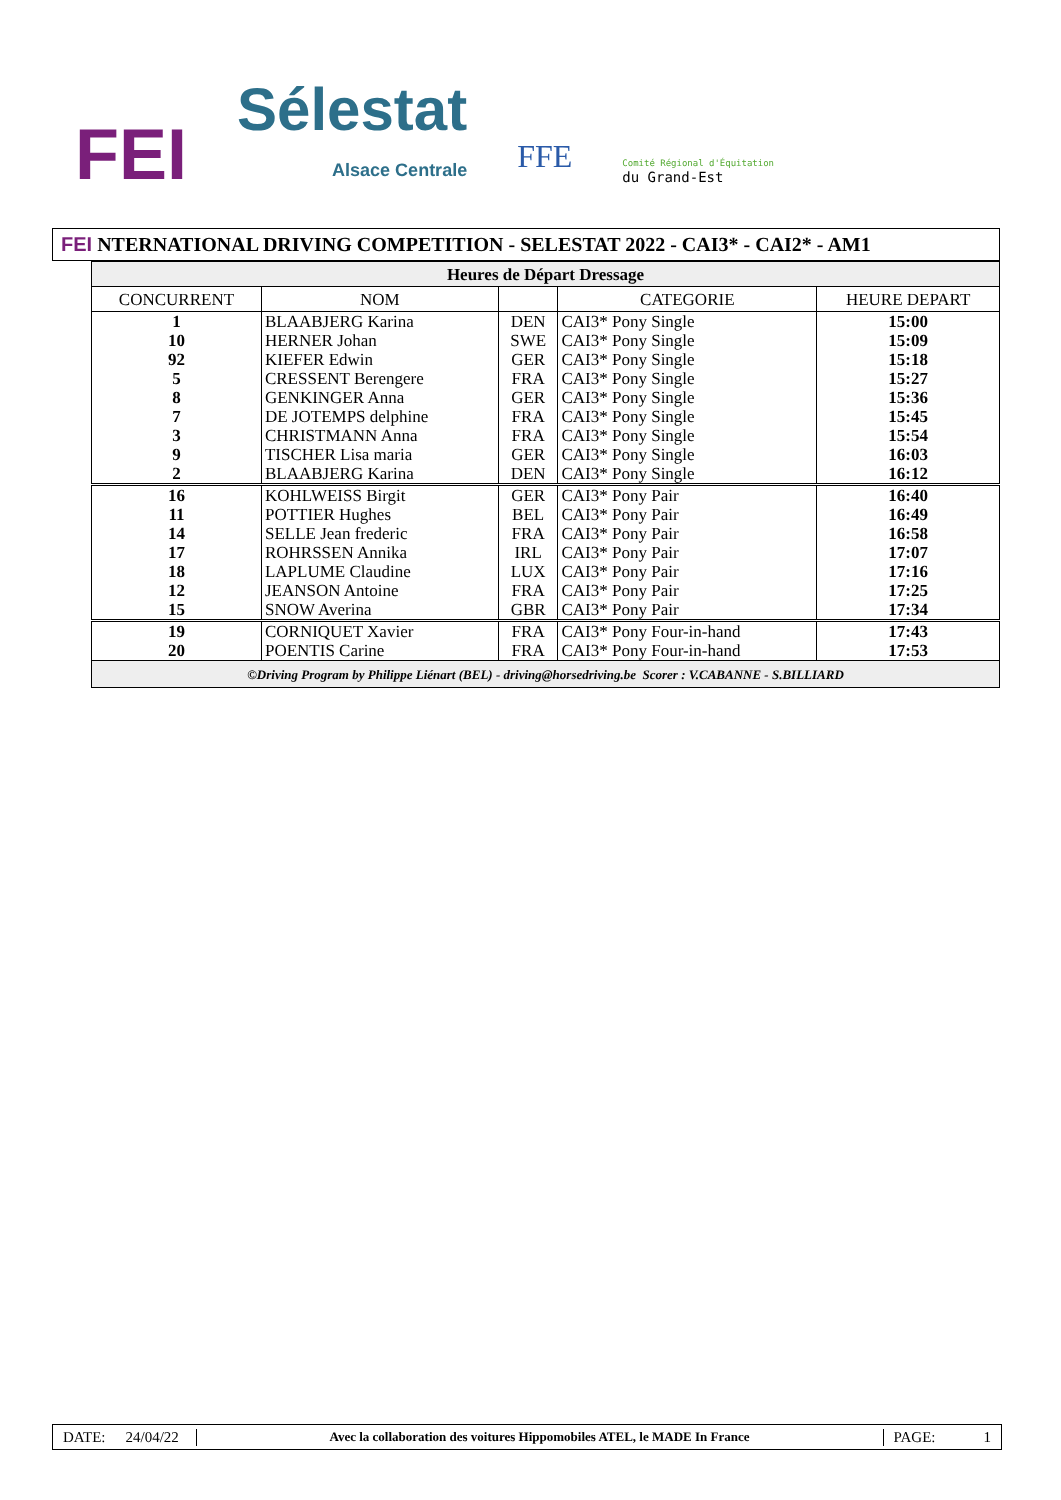FEI
Sélestat
Alsace Centrale
FFE
Comité Régional d'Équitation
du Grand-Est
FEI NTERNATIONAL DRIVING COMPETITION - SELESTAT 2022 - CAI3* - CAI2* - AM1
| Heures de Départ Dressage | | | | |
| --- | --- | --- | --- | --- |
| CONCURRENT | NOM | | CATEGORIE | HEURE DEPART |
| 1 | BLAABJERG Karina | DEN | CAI3* Pony Single | 15:00 |
| 10 | HERNER Johan | SWE | CAI3* Pony Single | 15:09 |
| 92 | KIEFER Edwin | GER | CAI3* Pony Single | 15:18 |
| 5 | CRESSENT Berengere | FRA | CAI3* Pony Single | 15:27 |
| 8 | GENKINGER Anna | GER | CAI3* Pony Single | 15:36 |
| 7 | DE JOTEMPS delphine | FRA | CAI3* Pony Single | 15:45 |
| 3 | CHRISTMANN Anna | FRA | CAI3* Pony Single | 15:54 |
| 9 | TISCHER Lisa maria | GER | CAI3* Pony Single | 16:03 |
| 2 | BLAABJERG Karina | DEN | CAI3* Pony Single | 16:12 |
| 16 | KOHLWEISS Birgit | GER | CAI3* Pony Pair | 16:40 |
| 11 | POTTIER Hughes | BEL | CAI3* Pony Pair | 16:49 |
| 14 | SELLE Jean frederic | FRA | CAI3* Pony Pair | 16:58 |
| 17 | ROHRSSEN Annika | IRL | CAI3* Pony Pair | 17:07 |
| 18 | LAPLUME Claudine | LUX | CAI3* Pony Pair | 17:16 |
| 12 | JEANSON Antoine | FRA | CAI3* Pony Pair | 17:25 |
| 15 | SNOW Averina | GBR | CAI3* Pony Pair | 17:34 |
| 19 | CORNIQUET Xavier | FRA | CAI3* Pony Four-in-hand | 17:43 |
| 20 | POENTIS Carine | FRA | CAI3* Pony Four-in-hand | 17:53 |
| ©Driving Program by Philippe Liénart (BEL) - driving@horsedriving.be Scorer : V.CABANNE - S.BILLIARD | | | | |
DATE:
24/04/22
Avec la collaboration des voitures Hippomobiles ATEL, le MADE In France
PAGE: 1